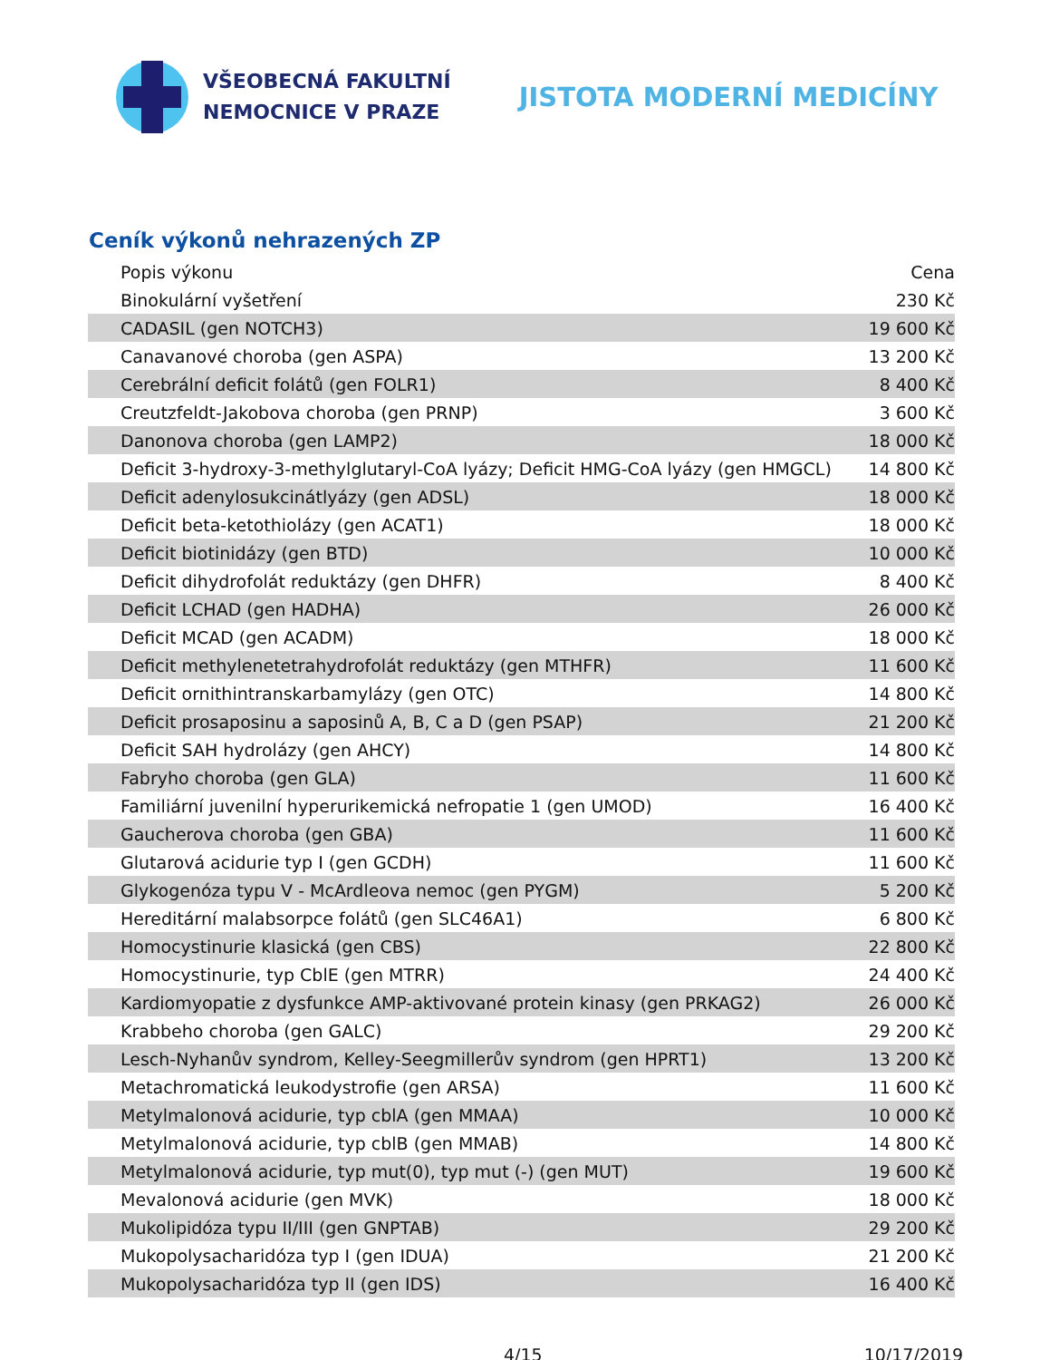VŠEOBECNÁ FAKULTNÍ
NEMOCNICE V PRAZE
JISTOTA MODERNÍ MEDICÍNY
Ceník výkonů nehrazených ZP
| Popis výkonu | Cena |
| --- | --- |
| Binokulární vyšetření | 230 Kč |
| CADASIL (gen NOTCH3) | 19 600 Kč |
| Canavanové choroba (gen ASPA) | 13 200 Kč |
| Cerebrální deficit folátů (gen FOLR1) | 8 400 Kč |
| Creutzfeldt-Jakobova choroba (gen PRNP) | 3 600 Kč |
| Danonova choroba (gen LAMP2) | 18 000 Kč |
| Deficit 3-hydroxy-3-methylglutaryl-CoA lyázy; Deficit HMG-CoA lyázy (gen HMGCL) | 14 800 Kč |
| Deficit adenylosukcinátlyázy (gen ADSL) | 18 000 Kč |
| Deficit beta-ketothiolázy (gen ACAT1) | 18 000 Kč |
| Deficit biotinidázy (gen BTD) | 10 000 Kč |
| Deficit dihydrofolát reduktázy (gen DHFR) | 8 400 Kč |
| Deficit LCHAD (gen HADHA) | 26 000 Kč |
| Deficit MCAD (gen ACADM) | 18 000 Kč |
| Deficit methylenetetrahydrofolát reduktázy (gen MTHFR) | 11 600 Kč |
| Deficit ornithintranskarbamylázy (gen OTC) | 14 800 Kč |
| Deficit prosaposinu a saposinů A, B, C a D (gen PSAP) | 21 200 Kč |
| Deficit SAH hydrolázy (gen AHCY) | 14 800 Kč |
| Fabryho choroba (gen GLA) | 11 600 Kč |
| Familiární juvenilní hyperurikemická nefropatie 1 (gen UMOD) | 16 400 Kč |
| Gaucherova choroba (gen GBA) | 11 600 Kč |
| Glutarová acidurie typ I (gen GCDH) | 11 600 Kč |
| Glykogenóza typu V - McArdleova nemoc (gen PYGM) | 5 200 Kč |
| Hereditární malabsorpce folátů (gen SLC46A1) | 6 800 Kč |
| Homocystinurie klasická (gen CBS) | 22 800 Kč |
| Homocystinurie, typ CblE (gen MTRR) | 24 400 Kč |
| Kardiomyopatie z dysfunkce AMP-aktivované protein kinasy (gen PRKAG2) | 26 000 Kč |
| Krabbeho choroba (gen GALC) | 29 200 Kč |
| Lesch-Nyhanův syndrom, Kelley-Seegmillerův syndrom (gen HPRT1) | 13 200 Kč |
| Metachromatická leukodystrofie (gen ARSA) | 11 600 Kč |
| Metylmalonová acidurie, typ cblA (gen MMAA) | 10 000 Kč |
| Metylmalonová acidurie, typ cblB (gen MMAB) | 14 800 Kč |
| Metylmalonová acidurie, typ mut(0), typ mut (-) (gen MUT) | 19 600 Kč |
| Mevalonová acidurie (gen MVK) | 18 000 Kč |
| Mukolipidóza typu II/III (gen GNPTAB) | 29 200 Kč |
| Mukopolysacharidóza typ I (gen IDUA) | 21 200 Kč |
| Mukopolysacharidóza typ II (gen IDS) | 16 400 Kč |
4/15 10/17/2019